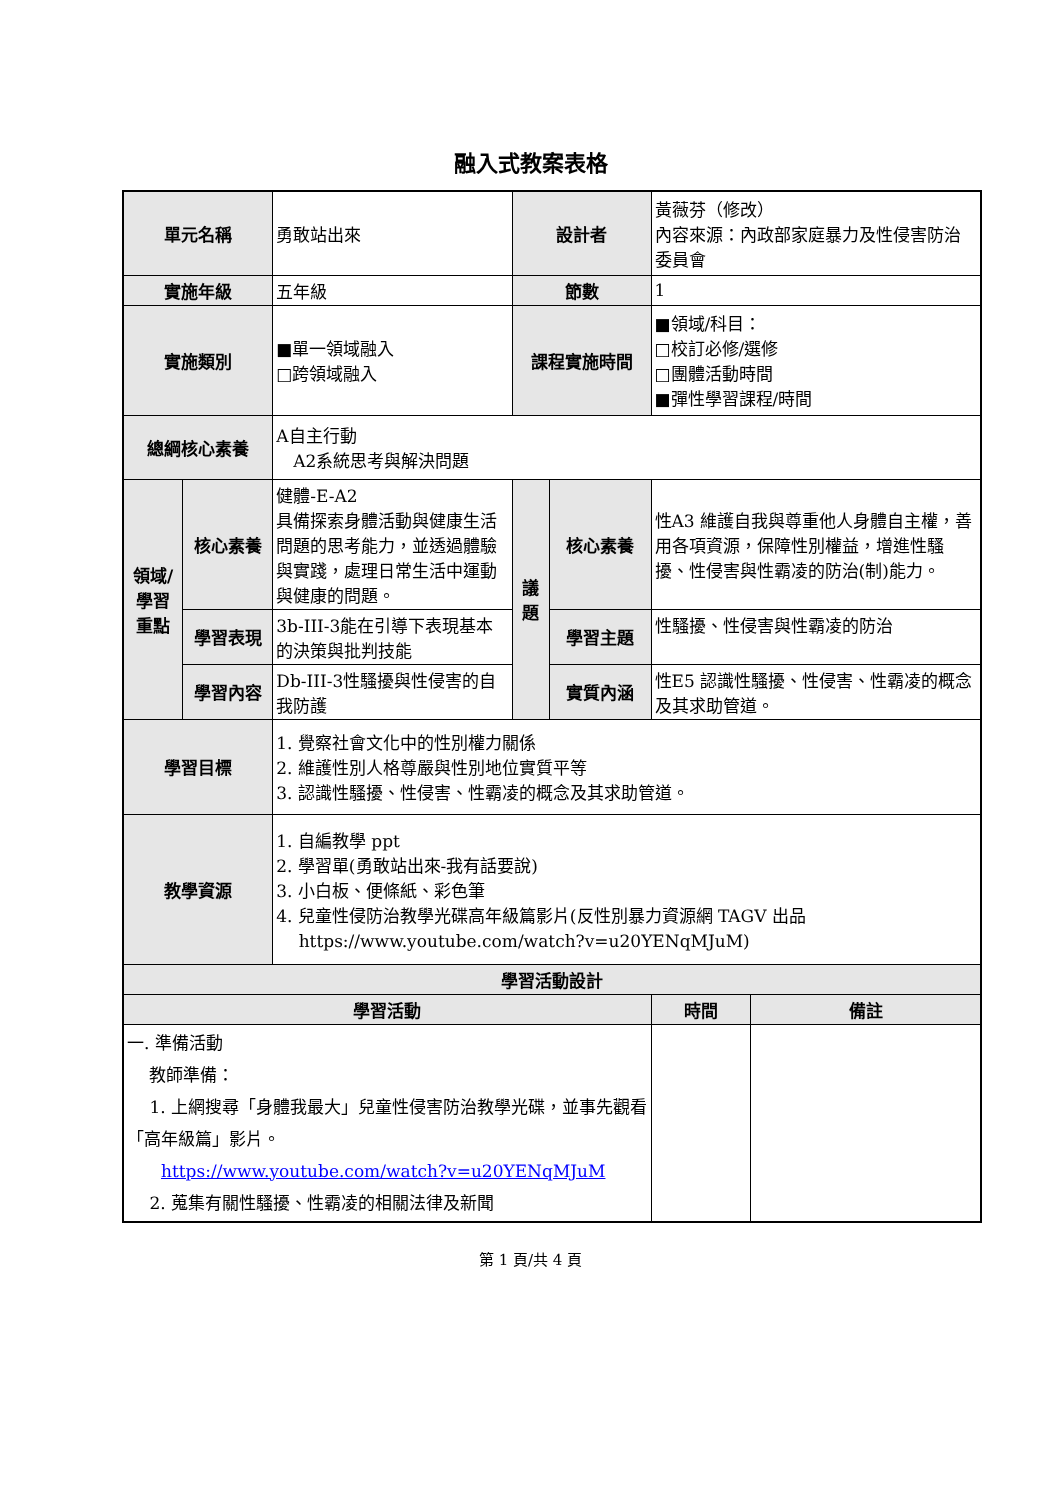融入式教案表格
| 單元名稱 | | 勇敢站出來 | 設計者 | | 黃薇芬（修改） 內容來源：內政部家庭暴力及性侵害防治委員會 | |
| 實施年級 | | 五年級 | 節數 | | 1 | |
| 實施類別 | | ■單一領域融入 □跨領域融入 | 課程實施時間 | | ■領域/科目： □校訂必修/選修 □團體活動時間 ■彈性學習課程/時間 | |
| 總綱核心素養 | | A自主行動 A2系統思考與解決問題 | | | | |
| 領域/ 學習 重點 | 核心素養 | 健體-E-A2 具備探索身體活動與健康生活問題的思考能力，並透過體驗與實踐，處理日常生活中運動與健康的問題。 | 議 題 | 核心素養 | 性A3 維護自我與尊重他人身體自主權，善用各項資源，保障性別權益，增進性騷擾、性侵害與性霸凌的防治(制)能力。 | |
| | 學習表現 | 3b-III-3能在引導下表現基本的決策與批判技能 | | 學習主題 | 性騷擾、性侵害與性霸凌的防治 | |
| | 學習內容 | Db-III-3性騷擾與性侵害的自我防護 | | 實質內涵 | 性E5 認識性騷擾、性侵害、性霸凌的概念及其求助管道。 | |
| 學習目標 | | 1. 覺察社會文化中的性別權力關係 2. 維護性別人格尊嚴與性別地位實質平等 3. 認識性騷擾、性侵害、性霸凌的概念及其求助管道。 | | | | |
| 教學資源 | | 1. 自編教學 ppt 2. 學習單(勇敢站出來-我有話要說) 3. 小白板、便條紙、彩色筆 4. 兒童性侵防治教學光碟高年級篇影片(反性別暴力資源網 TAGV 出品 https://www.youtube.com/watch?v=u20YENqMJuM) | | | | |
| 學習活動設計 | | | | | | |
| 學習活動 | | | | | 時間 | 備註 |
| 一. 準備活動 教師準備： 1. 上網搜尋「身體我最大」兒童性侵害防治教學光碟，並事先觀看「高年級篇」影片。 https://www.youtube.com/watch?v=u20YENqMJuM 2. 蒐集有關性騷擾、性霸凌的相關法律及新聞 | | | | | | |
第 1 頁/共 4 頁